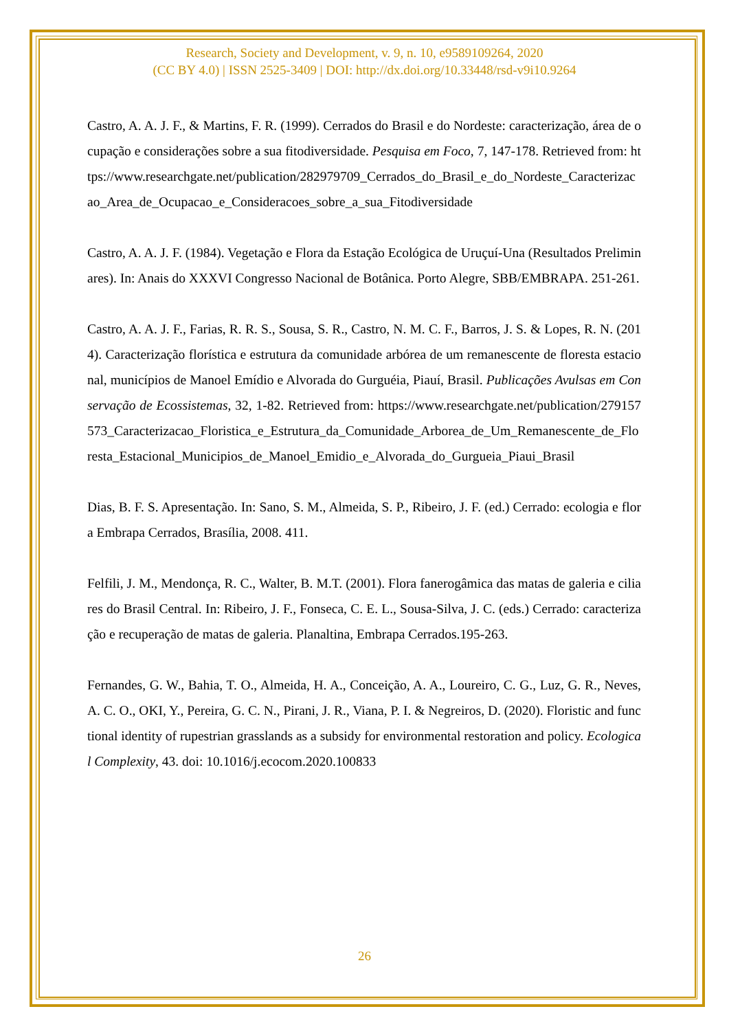Research, Society and Development, v. 9, n. 10, e9589109264, 2020
(CC BY 4.0) | ISSN 2525-3409 | DOI: http://dx.doi.org/10.33448/rsd-v9i10.9264
Castro, A. A. J. F., & Martins, F. R. (1999). Cerrados do Brasil e do Nordeste: caracterização, área de ocupação e considerações sobre a sua fitodiversidade. Pesquisa em Foco, 7, 147-178. Retrieved from: https://www.researchgate.net/publication/282979709_Cerrados_do_Brasil_e_do_Nordeste_Caracterizacao_Area_de_Ocupacao_e_Consideracoes_sobre_a_sua_Fitodiversidade
Castro, A. A. J. F. (1984). Vegetação e Flora da Estação Ecológica de Uruçuí-Una (Resultados Preliminares). In: Anais do XXXVI Congresso Nacional de Botânica. Porto Alegre, SBB/EMBRAPA. 251-261.
Castro, A. A. J. F., Farias, R. R. S., Sousa, S. R., Castro, N. M. C. F., Barros, J. S. & Lopes, R. N. (2014). Caracterização florística e estrutura da comunidade arbórea de um remanescente de floresta estacional, municípios de Manoel Emídio e Alvorada do Gurguéia, Piauí, Brasil. Publicações Avulsas em Conservação de Ecossistemas, 32, 1-82. Retrieved from: https://www.researchgate.net/publication/279157573_Caracterizacao_Floristica_e_Estrutura_da_Comunidade_Arborea_de_Um_Remanescente_de_Floresta_Estacional_Municipios_de_Manoel_Emidio_e_Alvorada_do_Gurgueia_Piaui_Brasil
Dias, B. F. S. Apresentação. In: Sano, S. M., Almeida, S. P., Ribeiro, J. F. (ed.) Cerrado: ecologia e flora Embrapa Cerrados, Brasília, 2008. 411.
Felfili, J. M., Mendonça, R. C., Walter, B. M.T. (2001). Flora fanerogâmica das matas de galeria e ciliares do Brasil Central. In: Ribeiro, J. F., Fonseca, C. E. L., Sousa-Silva, J. C. (eds.) Cerrado: caracterização e recuperação de matas de galeria. Planaltina, Embrapa Cerrados.195-263.
Fernandes, G. W., Bahia, T. O., Almeida, H. A., Conceição, A. A., Loureiro, C. G., Luz, G. R., Neves, A. C. O., OKI, Y., Pereira, G. C. N., Pirani, J. R., Viana, P. I. & Negreiros, D. (2020). Floristic and functional identity of rupestrian grasslands as a subsidy for environmental restoration and policy. Ecological Complexity, 43. doi: 10.1016/j.ecocom.2020.100833
26